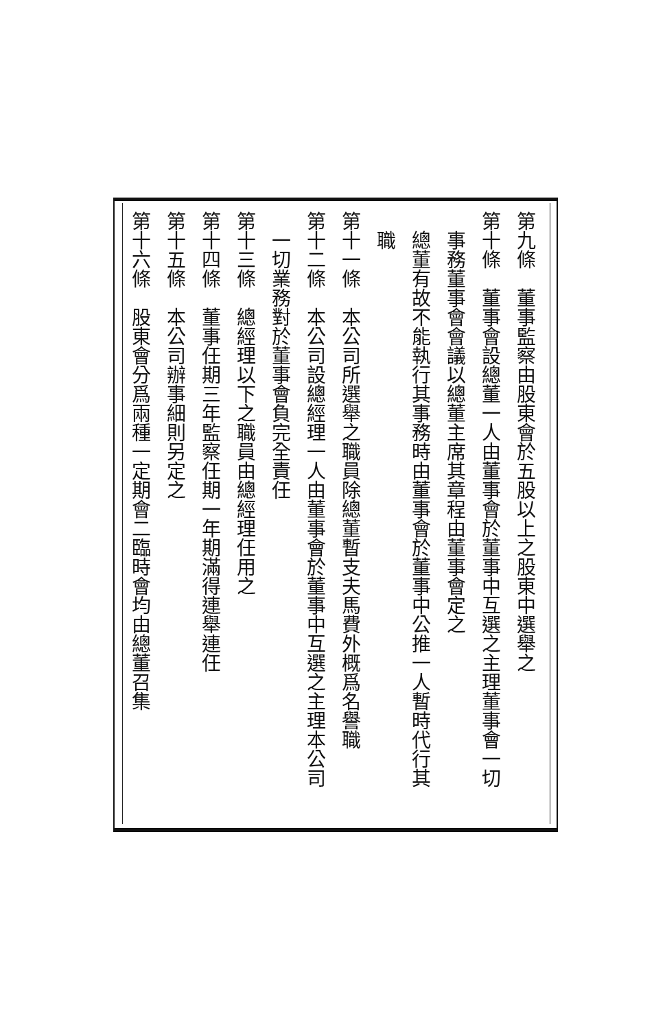第九條　董事監察由股東會於五股以上之股東中選舉之
第十條　董事會設總董一人由董事會於董事中互選之主理董事會一切
事務董事會會議以總董主席其章程由董事會定之
總董有故不能執行其事務時由董事會於董事中公推一人暫時代行其
職
第十一條　本公司所選舉之職員除總董暫支夫馬費外概爲名譽職
第十二條　本公司設總經理一人由董事會於董事中互選之主理本公司
一切業務對於董事會負完全責任
第十三條　總經理以下之職員由總經理任用之
第十四條　董事任期三年監察任期一年期滿得連舉連任
第十五條　本公司辦事細則另定之
第十六條　股東會分爲兩種一定期會二臨時會均由總董召集